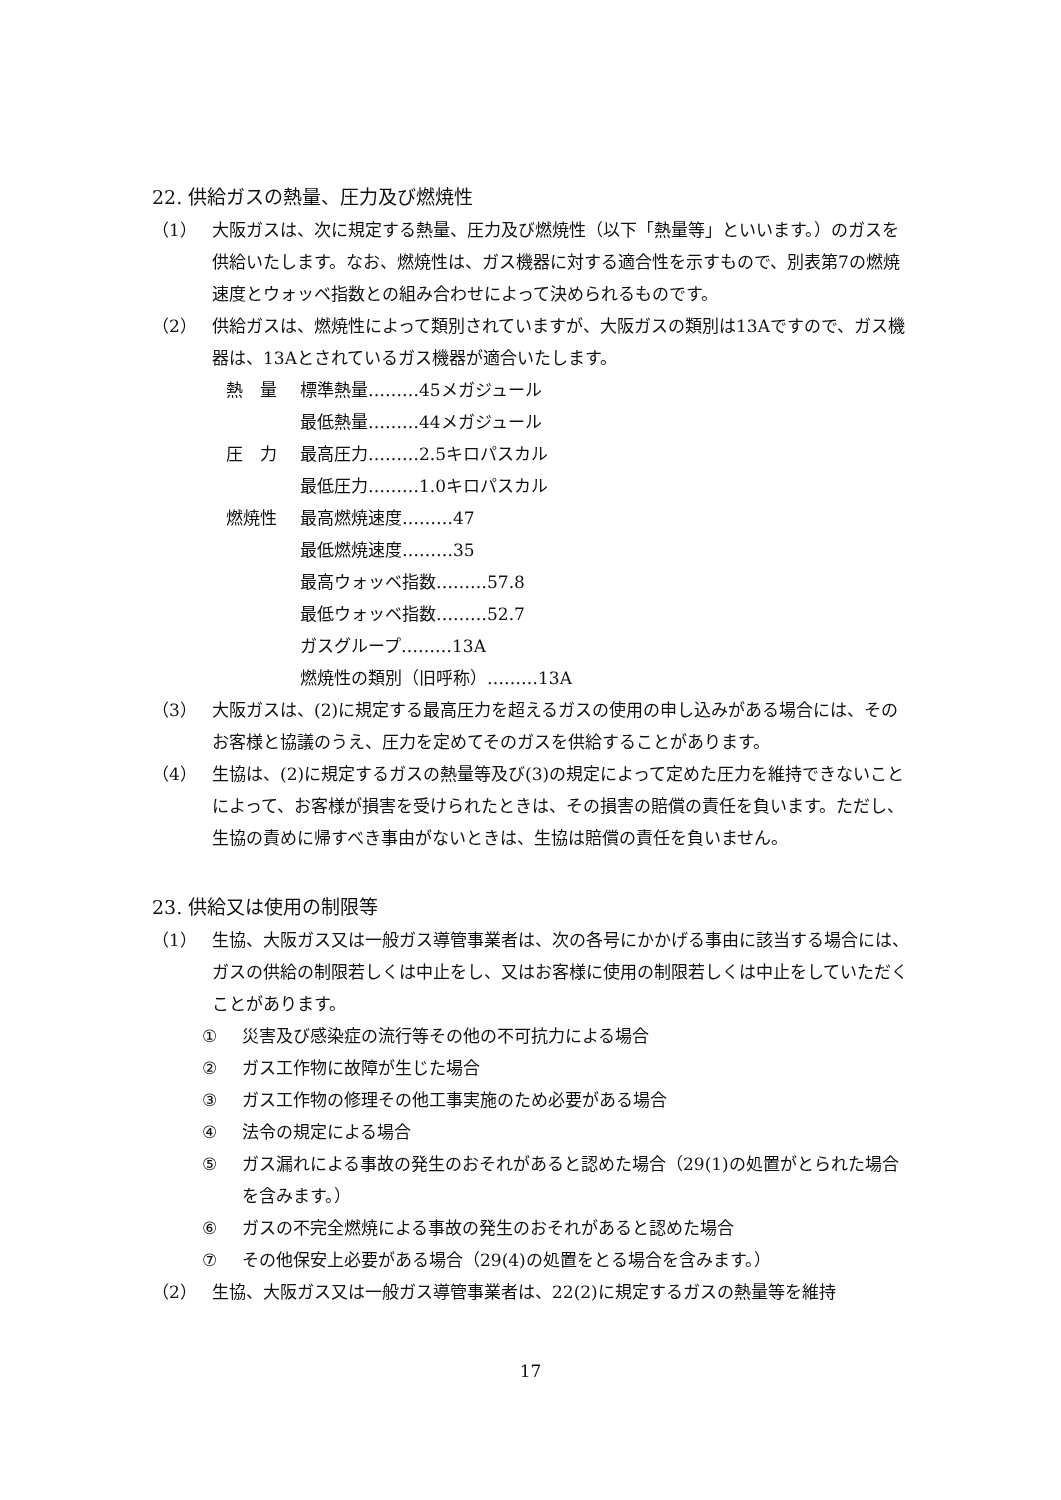22. 供給ガスの熱量、圧力及び燃焼性
（1） 大阪ガスは、次に規定する熱量、圧力及び燃焼性（以下「熱量等」といいます。）のガスを供給いたします。なお、燃焼性は、ガス機器に対する適合性を示すもので、別表第7の燃焼速度とウォッベ指数との組み合わせによって決められるものです。
（2） 供給ガスは、燃焼性によって類別されていますが、大阪ガスの類別は13Aですので、ガス機器は、13Aとされているガス機器が適合いたします。
熱　量 標準熱量………45メガジュール
最低熱量………44メガジュール
圧　力 最高圧力………2.5キロパスカル
最低圧力………1.0キロパスカル
燃焼性 最高燃焼速度………47
最低燃焼速度………35
最高ウォッベ指数………57.8
最低ウォッベ指数………52.7
ガスグループ………13A
燃焼性の類別（旧呼称）………13A
（3） 大阪ガスは、(2)に規定する最高圧力を超えるガスの使用の申し込みがある場合には、そのお客様と協議のうえ、圧力を定めてそのガスを供給することがあります。
（4） 生協は、(2)に規定するガスの熱量等及び(3)の規定によって定めた圧力を維持できないことによって、お客様が損害を受けられたときは、その損害の賠償の責任を負います。ただし、生協の責めに帰すべき事由がないときは、生協は賠償の責任を負いません。
23. 供給又は使用の制限等
（1） 生協、大阪ガス又は一般ガス導管事業者は、次の各号にかかげる事由に該当する場合には、ガスの供給の制限若しくは中止をし、又はお客様に使用の制限若しくは中止をしていただくことがあります。
① 災害及び感染症の流行等その他の不可抗力による場合
② ガス工作物に故障が生じた場合
③ ガス工作物の修理その他工事実施のため必要がある場合
④ 法令の規定による場合
⑤ ガス漏れによる事故の発生のおそれがあると認めた場合（29(1)の処置がとられた場合を含みます。）
⑥ ガスの不完全燃焼による事故の発生のおそれがあると認めた場合
⑦ その他保安上必要がある場合（29(4)の処置をとる場合を含みます。）
（2） 生協、大阪ガス又は一般ガス導管事業者は、22(2)に規定するガスの熱量等を維持
17